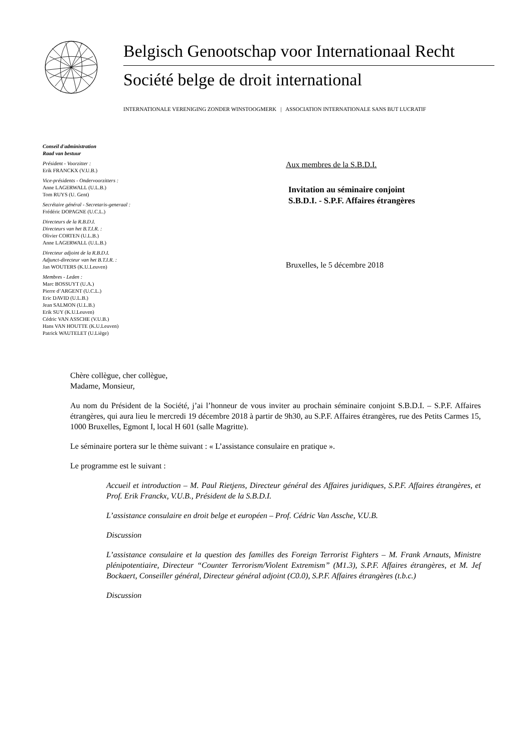Belgisch Genootschap voor Internationaal Recht
Société belge de droit international
INTERNATIONALE VERENIGING ZONDER WINSTOOGMERK | ASSOCIATION INTERNATIONALE SANS BUT LUCRATIF
Conseil d'administration
Raad van bestuur
Président - Voorzitter :
Erik FRANCKX (V.U.B.)
Vice-présidents - Ondervoorzitters :
Anne LAGERWALL (U.L.B.)
Tom RUYS (U. Gent)
Secrétaire général - Secretaris-generaal :
Frédéric DOPAGNE (U.C.L.)
Directeurs de la R.B.D.I.
Directeurs van het B.T.I.R. :
Olivier CORTEN (U.L.B.)
Anne LAGERWALL (U.L.B.)
Directeur adjoint de la R.B.D.I.
Adjunct-directeur van het B.T.I.R. :
Jan WOUTERS (K.U.Leuven)
Membres - Leden :
Marc BOSSUYT (U.A.)
Pierre d’ARGENT (U.C.L.)
Eric DAVID (U.L.B.)
Jean SALMON (U.L.B.)
Erik SUY (K.U.Leuven)
Cédric VAN ASSCHE (V.U.B.)
Hans VAN HOUTTE (K.U.Leuven)
Patrick WAUTELET (U.Liège)
Aux membres de la S.B.D.I.
Invitation au séminaire conjoint
S.B.D.I. - S.P.F. Affaires étrangères
Bruxelles, le 5 décembre 2018
Chère collègue, cher collègue,
Madame, Monsieur,
Au nom du Président de la Société, j’ai l’honneur de vous inviter au prochain séminaire conjoint S.B.D.I. – S.P.F. Affaires étrangères, qui aura lieu le mercredi 19 décembre 2018 à partir de 9h30, au S.P.F. Affaires étrangères, rue des Petits Carmes 15, 1000 Bruxelles, Egmont I, local H 601 (salle Magritte).
Le séminaire portera sur le thème suivant : « L’assistance consulaire en pratique ».
Le programme est le suivant :
Accueil et introduction – M. Paul Rietjens, Directeur général des Affaires juridiques, S.P.F. Affaires étrangères, et Prof. Erik Franckx, V.U.B., Président de la S.B.D.I.
L’assistance consulaire en droit belge et européen – Prof. Cédric Van Assche, V.U.B.
Discussion
L’assistance consulaire et la question des familles des Foreign Terrorist Fighters – M. Frank Arnauts, Ministre plénipotentiaire, Directeur “Counter Terrorism/Violent Extremism” (M1.3), S.P.F. Affaires étrangères, et M. Jef Bockaert, Conseiller général, Directeur général adjoint (C0.0), S.P.F. Affaires étrangères (t.b.c.)
Discussion